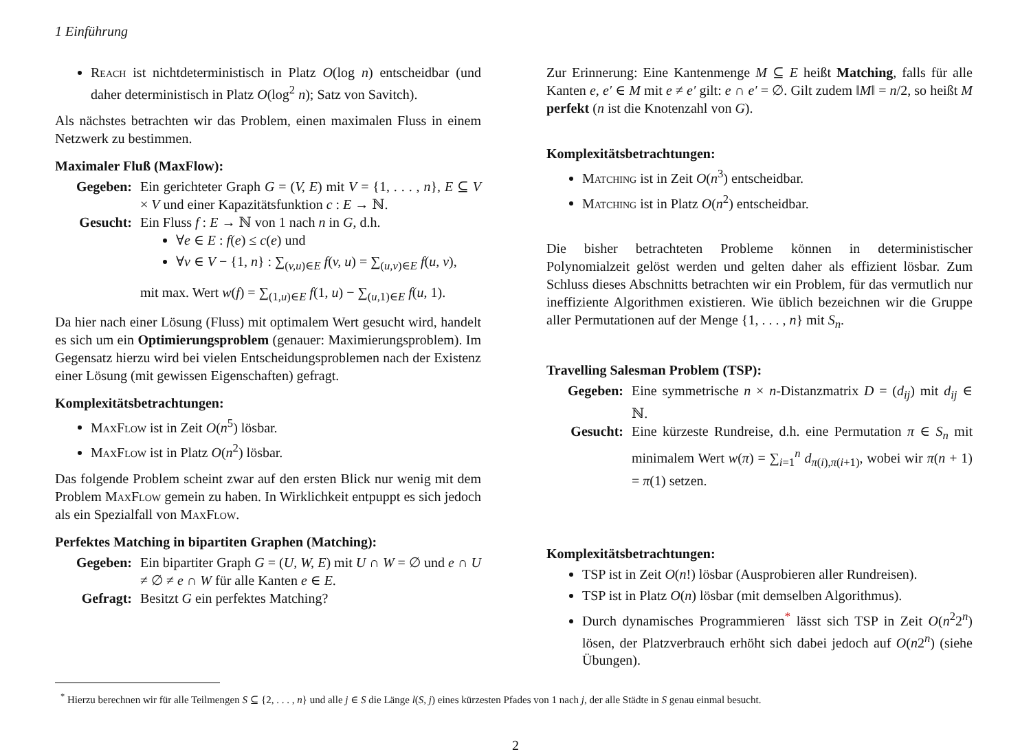1 Einführung
Reach ist nichtdeterministisch in Platz O(log n) entscheidbar (und daher deterministisch in Platz O(log<sup>2</sup> n); Satz von Savitch).
Als nächstes betrachten wir das Problem, einen maximalen Fluss in einem Netzwerk zu bestimmen.
Maximaler Fluß (MaxFlow):
Gegeben:
Ein gerichteter Graph G = (V, E) mit V = {1, . . . , n}, E ⊆ V × V und einer Kapazitätsfunktion c : E → ℕ.
Gesucht:
Ein Fluss f : E → ℕ von 1 nach n in G, d.h.
∀e ∈ E : f(e) ≤ c(e) und
∀v ∈ V − {1, n} : ∑<sub>(v,u)∈E</sub> f(v, u) = ∑<sub>(u,v)∈E</sub> f(u, v),
mit max. Wert w(f) = ∑<sub>(1,u)∈E</sub> f(1, u) − ∑<sub>(u,1)∈E</sub> f(u, 1).
Da hier nach einer Lösung (Fluss) mit optimalem Wert gesucht wird, handelt es sich um ein Optimierungsproblem (genauer: Maximierungsproblem). Im Gegensatz hierzu wird bei vielen Entscheidungsproblemen nach der Existenz einer Lösung (mit gewissen Eigenschaften) gefragt.
Komplexitätsbetrachtungen:
MaxFlow ist in Zeit O(n<sup>5</sup>) lösbar.
MaxFlow ist in Platz O(n<sup>2</sup>) lösbar.
Das folgende Problem scheint zwar auf den ersten Blick nur wenig mit dem Problem MaxFlow gemein zu haben. In Wirklichkeit entpuppt es sich jedoch als ein Spezialfall von MaxFlow.
Perfektes Matching in bipartiten Graphen (Matching):
Gegeben:
Ein bipartiter Graph G = (U, W, E) mit U ∩ W = ∅ und e ∩ U ≠ ∅ ≠ e ∩ W für alle Kanten e ∈ E.
Gefragt:
Besitzt G ein perfektes Matching?
Zur Erinnerung: Eine Kantenmenge M ⊆ E heißt Matching, falls für alle Kanten e, e′ ∈ M mit e ≠ e′ gilt: e ∩ e′ = ∅. Gilt zudem ‖M‖ = n/2, so heißt M perfekt (n ist die Knotenzahl von G).
Komplexitätsbetrachtungen:
Matching ist in Zeit O(n<sup>3</sup>) entscheidbar.
Matching ist in Platz O(n<sup>2</sup>) entscheidbar.
Die bisher betrachteten Probleme können in deterministischer Polynomialzeit gelöst werden und gelten daher als effizient lösbar. Zum Schluss dieses Abschnitts betrachten wir ein Problem, für das vermutlich nur ineffiziente Algorithmen existieren. Wie üblich bezeichnen wir die Gruppe aller Permutationen auf der Menge {1, . . . , n} mit S<sub>n</sub>.
Travelling Salesman Problem (TSP):
Gegeben:
Eine symmetrische n × n-Distanzmatrix D = (d<sub>ij</sub>) mit d<sub>ij</sub> ∈ ℕ.
Gesucht:
Eine kürzeste Rundreise, d.h. eine Permutation π ∈ S<sub>n</sub> mit minimalem Wert w(π) = ∑<sub>i=1</sub><sup>n</sup> d<sub>π(i),π(i+1)</sub>, wobei wir π(n + 1) = π(1) setzen.
Komplexitätsbetrachtungen:
TSP ist in Zeit O(n!) lösbar (Ausprobieren aller Rundreisen).
TSP ist in Platz O(n) lösbar (mit demselben Algorithmus).
Durch dynamisches Programmieren<sup>*</sup> lässt sich TSP in Zeit O(n<sup>2</sup>2<sup>n</sup>) lösen, der Platzverbrauch erhöht sich dabei jedoch auf O(n2<sup>n</sup>) (siehe Übungen).
<sup>*</sup> Hierzu berechnen wir für alle Teilmengen S ⊆ {2, . . . , n} und alle j ∈ S die Länge l(S, j) eines kürzesten Pfades von 1 nach j, der alle Städte in S genau einmal besucht.
2